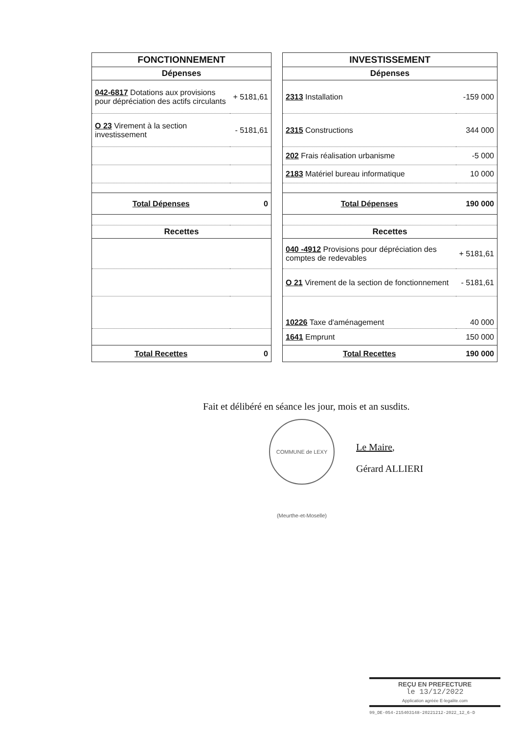| FONCTIONNEMENT | |
| --- | --- |
| Dépenses | |
| 042-6817 Dotations aux provisions pour dépréciation des actifs circulants | + 5181,61 |
| O 23 Virement à la section investissement | - 5181,61 |
| Total Dépenses | 0 |
| Recettes | |
| Total Recettes | 0 |
| INVESTISSEMENT | |
| --- | --- |
| Dépenses | |
| 2313 Installation | -159 000 |
| 2315 Constructions | 344 000 |
| 202 Frais réalisation urbanisme | -5 000 |
| 2183 Matériel bureau informatique | 10 000 |
| Total Dépenses | 190 000 |
| Recettes | |
| 040 -4912 Provisions pour dépréciation des comptes de redevables | + 5181,61 |
| O 21 Virement de la section de fonctionnement | - 5181,61 |
| 10226 Taxe d'aménagement | 40 000 |
| 1641 Emprunt | 150 000 |
| Total Recettes | 190 000 |
Fait et délibéré en séance les jour, mois et an susdits.
COMMUNE de LEXY (Meurthe-et-Moselle)
Le Maire,
Gérard ALLIERI
REÇU EN PREFECTURE
le 13/12/2022
Application agréée E-legalite.com
99_DE-054-215403148-20221212-2022_12_6-D